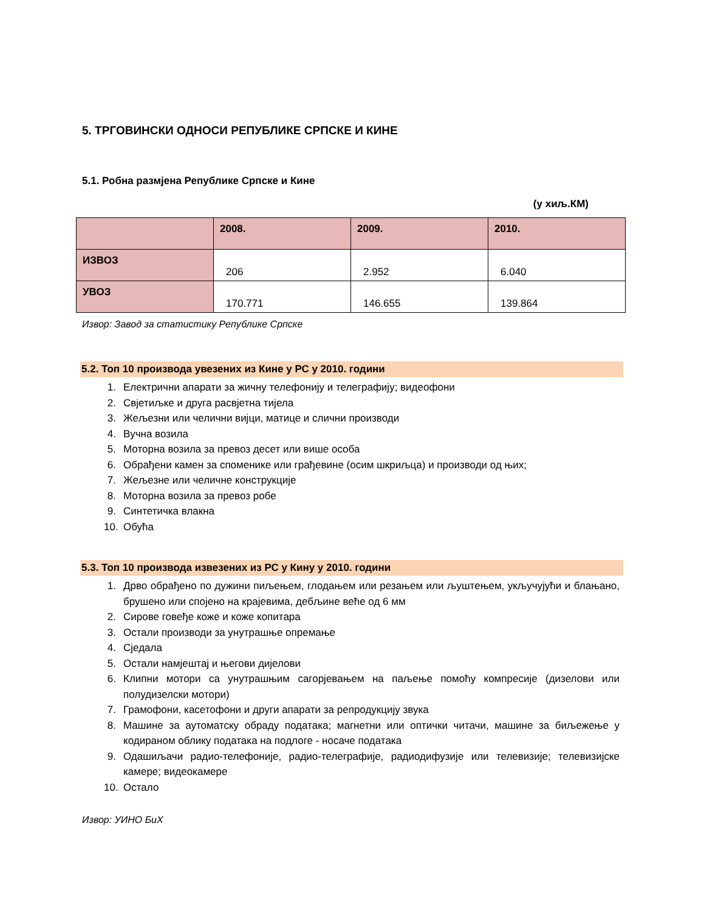5. ТРГОВИНСКИ ОДНОСИ РЕПУБЛИКЕ СРПСКЕ И КИНЕ
5.1. Робна размјена Републике Српске и Кине
(у хиљ.КМ)
| | 2008. | 2009. | 2010. |
| --- | --- | --- | --- |
| ИЗВОЗ | 206 | 2.952 | 6.040 |
| УВОЗ | 170.771 | 146.655 | 139.864 |
Извор: Завод за статистику Републике Српске
5.2. Топ 10 производа увезених из Кине у РС у 2010. години
1. Електрични апарати за жичну телефонију и телеграфију; видеофони
2. Свјетиљке и друга расвјетна тијела
3. Жељезни или челични вијци, матице и слични производи
4. Вучна возила
5. Моторна возила за превоз десет или више особа
6. Обрађени камен за споменике или грађевине (осим шкриљца) и производи од њих;
7. Жељезне или челичне конструкције
8. Моторна возила за превоз робе
9. Синтетичка влакна
10. Обућа
5.3. Топ 10 производа извезених из РС у Кину у 2010. години
1. Дрво обрађено по дужини пиљењем, глодањем или резањем или љуштењем, укључујући и блањано, брушено или спојено на крајевима, дебљине веће од 6 мм
2. Сирове говеђе коже и коже копитара
3. Остали производи за унутрашње опремање
4. Сједала
5. Остали намјештај и његови дијелови
6. Клипни мотори са унутрашњим сагорјевањем на паљење помоћу компресије (дизелови или полудизелски мотори)
7. Грамофони, касетофони и други апарати за репродукцију звука
8. Машине за аутоматску обраду података; магнетни или оптички читачи, машине за биљежење у кодираном облику података на подлоге - носаче података
9. Одашиљачи радио-телефоније, радио-телеграфије, радиодифузије или телевизије; телевизијске камере; видеокамере
10. Остало
Извор: УИНО БиХ